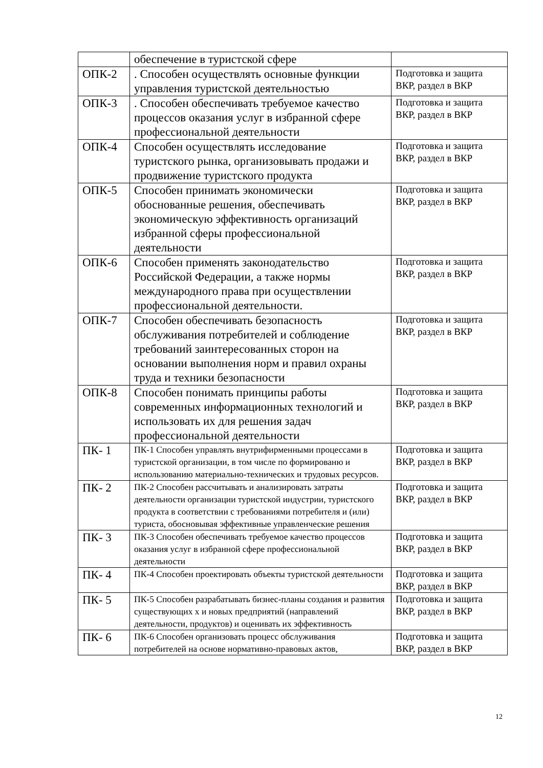| | обеспечение в туристской сфере | |
| ОПК-2 | . Способен осуществлять основные функции управления туристской деятельностью | Подготовка и защита ВКР, раздел в ВКР |
| ОПК-3 | . Способен обеспечивать требуемое качество процессов оказания услуг в избранной сфере профессиональной деятельности | Подготовка и защита ВКР, раздел в ВКР |
| ОПК-4 | Способен осуществлять исследование туристского рынка, организовывать продажи и продвижение туристского продукта | Подготовка и защита ВКР, раздел в ВКР |
| ОПК-5 | Способен принимать экономически обоснованные решения, обеспечивать экономическую эффективность организаций избранной сферы профессиональной деятельности | Подготовка и защита ВКР, раздел в ВКР |
| ОПК-6 | Способен применять законодательство Российской Федерации, а также нормы международного права при осуществлении профессиональной деятельности. | Подготовка и защита ВКР, раздел в ВКР |
| ОПК-7 | Способен обеспечивать безопасность обслуживания потребителей и соблюдение требований заинтересованных сторон на основании выполнения норм и правил охраны труда и техники безопасности | Подготовка и защита ВКР, раздел в ВКР |
| ОПК-8 | Способен понимать принципы работы современных информационных технологий и использовать их для решения задач профессиональной деятельности | Подготовка и защита ВКР, раздел в ВКР |
| ПК- 1 | ПК-1 Способен управлять внутрифирменными процессами в туристской организации, в том числе по формированю и использованию материально-технических и трудовых ресурсов. | Подготовка и защита ВКР, раздел в ВКР |
| ПК- 2 | ПК-2 Способен рассчитывать и анализировать затраты деятельности организации туристской индустрии, туристского продукта в соответствии с требованиями потребителя и (или) туриста, обосновывая эффективные управленческие решения | Подготовка и защита ВКР, раздел в ВКР |
| ПК- 3 | ПК-3 Способен обеспечивать требуемое качество процессов оказания услуг в избранной сфере профессиональной деятельности | Подготовка и защита ВКР, раздел в ВКР |
| ПК- 4 | ПК-4 Способен проектировать объекты туристской деятельности | Подготовка и защита ВКР, раздел в ВКР |
| ПК- 5 | ПК-5 Способен разрабатывать бизнес-планы создания и развития существующих х и новых предприятий (направлений деятельности, продуктов) и оценивать их эффективность | Подготовка и защита ВКР, раздел в ВКР |
| ПК- 6 | ПК-6 Способен организовать процесс обслуживания потребителей на основе нормативно-правовых актов, | Подготовка и защита ВКР, раздел в ВКР |
12